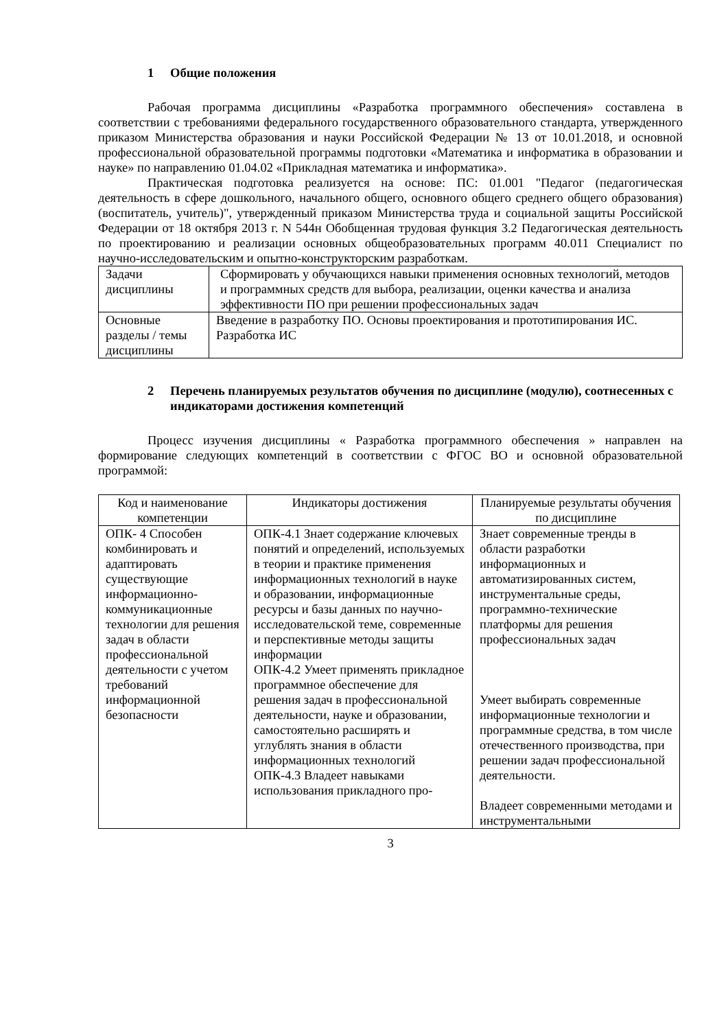1 Общие положения
Рабочая программа дисциплины «Разработка программного обеспечения» составлена в соответствии с требованиями федерального государственного образовательного стандарта, утвержденного приказом Министерства образования и науки Российской Федерации № 13 от 10.01.2018, и основной профессиональной образовательной программы подготовки «Математика и информатика в образовании и науке» по направлению 01.04.02 «Прикладная математика и информатика».
Практическая подготовка реализуется на основе: ПС: 01.001 "Педагог (педагогическая деятельность в сфере дошкольного, начального общего, основного общего среднего общего образования)(воспитатель, учитель)", утвержденный приказом Министерства труда и социальной защиты Российской Федерации от 18 октября 2013 г. N 544н Обобщенная трудовая функция 3.2 Педагогическая деятельность по проектированию и реализации основных общеобразовательных программ 40.011 Специалист по научно-исследовательским и опытно-конструкторским разработкам.
| Задачи дисциплины | Сформировать у обучающихся навыки применения основных технологий, методов и программных средств для выбора, реализации, оценки качества и анализа эффективности ПО при решении профессиональных задач |
| Основные разделы / темы дисциплины | Введение в разработку ПО. Основы проектирования и прототипирования ИС. Разработка ИС |
2 Перечень планируемых результатов обучения по дисциплине (модулю), соотнесенных с индикаторами достижения компетенций
Процесс изучения дисциплины « Разработка программного обеспечения » направлен на формирование следующих компетенций в соответствии с ФГОС ВО и основной образовательной программой:
| Код и наименование компетенции | Индикаторы достижения | Планируемые результаты обучения по дисциплине |
| ОПК- 4 Способен комбинировать и адаптировать существующие информационно-коммуникационные технологии для решения задач в области профессиональной деятельности с учетом требований информационной безопасности | ОПК-4.1 Знает содержание ключевых понятий и определений, используемых в теории и практике применения информационных технологий в науке и образовании, информационные ресурсы и базы данных по научно-исследовательской теме, современные и перспективные методы защиты информации ОПК-4.2 Умеет применять прикладное программное обеспечение для решения задач в профессиональной деятельности, науке и образовании, самостоятельно расширять и углублять знания в области информационных технологий ОПК-4.3 Владеет навыками использования прикладного про- | Знает современные тренды в области разработки информационных и автоматизированных систем, инструментальные среды, программно-технические платформы для решения профессиональных задач Умеет выбирать современные информационные технологии и программные средства, в том числе отечественного производства, при решении задач профессиональной деятельности. Владеет современными методами и инструментальными |
3